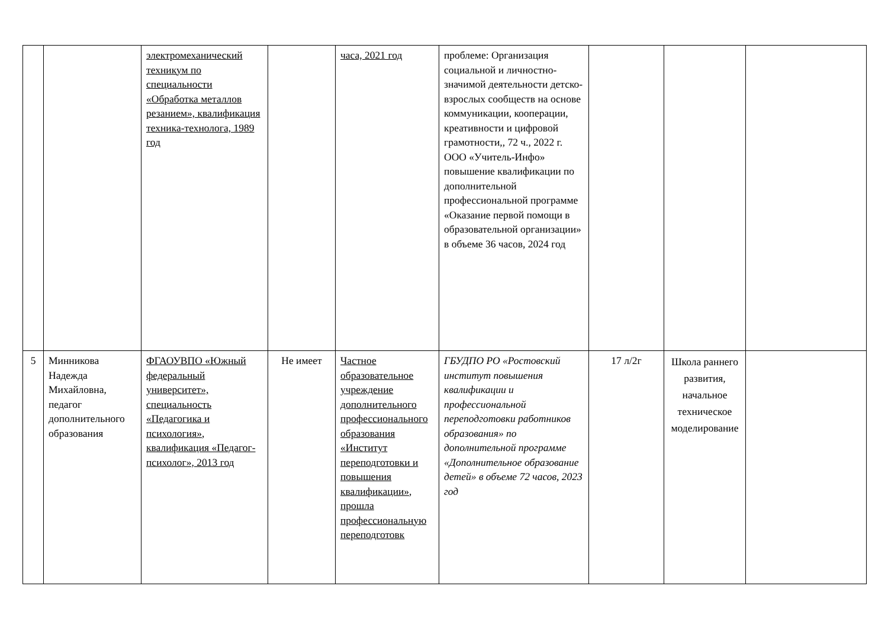| | | электромеханический техникум по специальности «Обработка металлов резанием», квалификация техника-технолога, 1989 год | | часа, 2021 год | проблеме: Организация социальной и личностно-значимой деятельности детско-взрослых сообществ на основе коммуникации, кооперации, креативности и цифровой грамотности,, 72 ч., 2022 г. ООО «Учитель-Инфо» повышение квалификации по дополнительной профессиональной программе «Оказание первой помощи в образовательной организации» в объеме 36 часов, 2024 год | | | |
| 5 | Минникова Надежда Михайловна, педагог дополнительного образования | ФГАОУВПО «Южный федеральный университет», специальность «Педагогика и психология», квалификация «Педагог-психолог», 2013 год | Не имеет | Частное образовательное учреждение дополнительного профессионального образования «Институт переподготовки и повышения квалификации», прошла профессиональную переподготовк | ГБУДПО РО «Ростовский институт повышения квалификации и профессиональной переподготовки работников образования» по дополнительной программе «Дополнительное образование детей» в объеме 72 часов, 2023 год | 17 л/2г | Школа раннего развития, начальное техническое моделирование | |